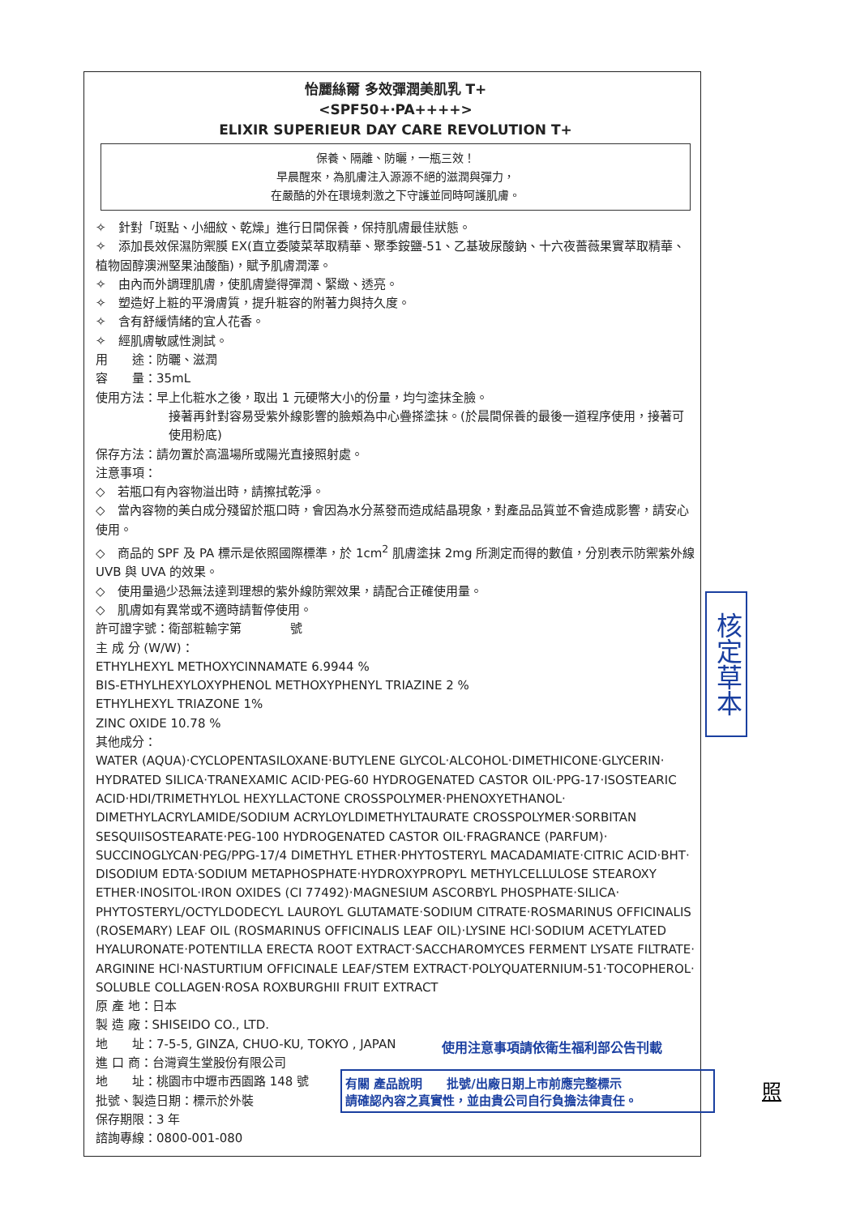怡麗絲爾 多效彈潤美肌乳 T+
<SPF50+‧PA++++>
ELIXIR SUPERIEUR DAY CARE REVOLUTION T+
保養、隔離、防曬，一瓶三效！
早晨醒來，為肌膚注入源源不絕的滋潤與彈力，
在嚴酷的外在環境刺激之下守護並同時呵護肌膚。
✧　針對「斑點、小細紋、乾燥」進行日間保養，保持肌膚最佳狀態。
✧　添加長效保濕防禦膜 EX(直立委陵菜萃取精華、聚季銨鹽-51、乙基玻尿酸鈉、十六夜薔薇果實萃取精華、植物固醇澳洲堅果油酸酯)，賦予肌膚潤澤。
✧　由內而外調理肌膚，使肌膚變得彈潤、緊緻、透亮。
✧　塑造好上粧的平滑膚質，提升粧容的附著力與持久度。
✧　含有舒緩情緒的宜人花香。
✧　經肌膚敏感性測試。
用　　途：防曬、滋潤
容　　量：35mL
使用方法：早上化粧水之後，取出 1 元硬幣大小的份量，均勻塗抹全臉。
接著再針對容易受紫外線影響的臉頰為中心疊搽塗抹。(於晨間保養的最後一道程序使用，接著可使用粉底)
保存方法：請勿置於高溫場所或陽光直接照射處。
注意事項：
◇　若瓶口有內容物溢出時，請擦拭乾淨。
◇　當內容物的美白成分殘留於瓶口時，會因為水分蒸發而造成結晶現象，對產品品質並不會造成影響，請安心使用。
◇　商品的 SPF 及 PA 標示是依照國際標準，於 1cm<sup>2</sup> 肌膚塗抹 2mg 所測定而得的數值，分別表示防禦紫外線 UVB 與 UVA 的效果。
◇　使用量過少恐無法達到理想的紫外線防禦效果，請配合正確使用量。
◇　肌膚如有異常或不適時請暫停使用。
許可證字號：衛部粧輸字第　　　　號
主 成 分 (W/W)：
ETHYLHEXYL METHOXYCINNAMATE 6.9944 %
BIS-ETHYLHEXYLOXYPHENOL METHOXYPHENYL TRIAZINE 2 %
ETHYLHEXYL TRIAZONE 1%
ZINC OXIDE 10.78 %
其他成分：
WATER (AQUA)‧CYCLOPENTASILOXANE‧BUTYLENE GLYCOL‧ALCOHOL‧DIMETHICONE‧GLYCERIN‧HYDRATED SILICA‧TRANEXAMIC ACID‧PEG-60 HYDROGENATED CASTOR OIL‧PPG-17‧ISOSTEARIC ACID‧HDI/TRIMETHYLOL HEXYLLACTONE CROSSPOLYMER‧PHENOXYETHANOL‧DIMETHYLACRYLAMIDE/SODIUM ACRYLOYLDIMETHYLTAURATE CROSSPOLYMER‧SORBITAN SESQUIISOSTEARATE‧PEG-100 HYDROGENATED CASTOR OIL‧FRAGRANCE (PARFUM)‧SUCCINOGLYCAN‧PEG/PPG-17/4 DIMETHYL ETHER‧PHYTOSTERYL MACADAMIATE‧CITRIC ACID‧BHT‧DISODIUM EDTA‧SODIUM METAPHOSPHATE‧HYDROXYPROPYL METHYLCELLULOSE STEAROXY ETHER‧INOSITOL‧IRON OXIDES (CI 77492)‧MAGNESIUM ASCORBYL PHOSPHATE‧SILICA‧PHYTOSTERYL/OCTYLDODECYL LAUROYL GLUTAMATE‧SODIUM CITRATE‧ROSMARINUS OFFICINALIS (ROSEMARY) LEAF OIL (ROSMARINUS OFFICINALIS LEAF OIL)‧LYSINE HCl‧SODIUM ACETYLATED HYALURONATE‧POTENTILLA ERECTA ROOT EXTRACT‧SACCHAROMYCES FERMENT LYSATE FILTRATE‧ARGININE HCl‧NASTURTIUM OFFICINALE LEAF/STEM EXTRACT‧POLYQUATERNIUM-51‧TOCOPHEROL‧SOLUBLE COLLAGEN‧ROSA ROXBURGHII FRUIT EXTRACT
原 產 地：日本
製 造 廠：SHISEIDO CO., LTD.
地　　址：7-5-5, GINZA, CHUO-KU, TOKYO , JAPAN
進 口 商：台灣資生堂股份有限公司
地　　址：桃園市中壢市西園路 148 號
批號、製造日期：標示於外裝
保存期限：3 年
諮詢專線：0800-001-080
使用注意事項請依衛生福利部公告刊載
有關 產品說明　　批號/出廠日期上市前應完整標示
請確認內容之真實性，並由貴公司自行負擔法律責任。
核定草本
照